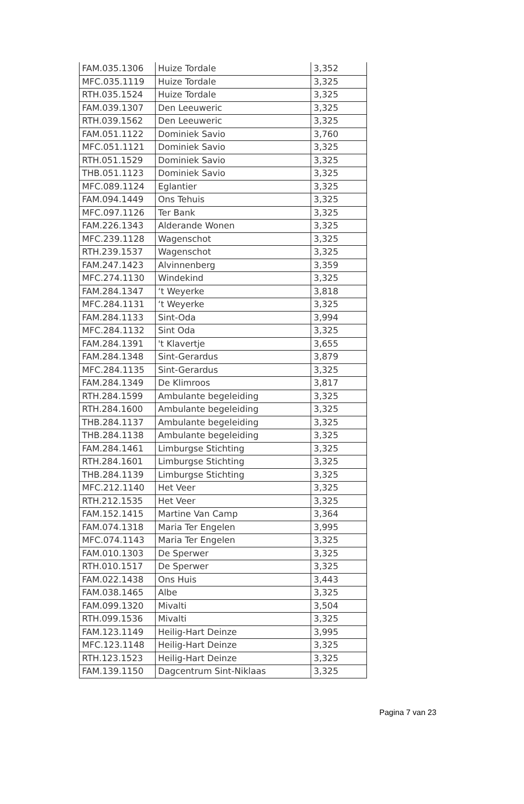| FAM.035.1306 | Huize Tordale | 3,352 |
| MFC.035.1119 | Huize Tordale | 3,325 |
| RTH.035.1524 | Huize Tordale | 3,325 |
| FAM.039.1307 | Den Leeuweric | 3,325 |
| RTH.039.1562 | Den Leeuweric | 3,325 |
| FAM.051.1122 | Dominiek Savio | 3,760 |
| MFC.051.1121 | Dominiek Savio | 3,325 |
| RTH.051.1529 | Dominiek Savio | 3,325 |
| THB.051.1123 | Dominiek Savio | 3,325 |
| MFC.089.1124 | Eglantier | 3,325 |
| FAM.094.1449 | Ons Tehuis | 3,325 |
| MFC.097.1126 | Ter Bank | 3,325 |
| FAM.226.1343 | Alderande Wonen | 3,325 |
| MFC.239.1128 | Wagenschot | 3,325 |
| RTH.239.1537 | Wagenschot | 3,325 |
| FAM.247.1423 | Alvinnenberg | 3,359 |
| MFC.274.1130 | Windekind | 3,325 |
| FAM.284.1347 | ‘t Weyerke | 3,818 |
| MFC.284.1131 | ‘t Weyerke | 3,325 |
| FAM.284.1133 | Sint-Oda | 3,994 |
| MFC.284.1132 | Sint Oda | 3,325 |
| FAM.284.1391 | 't Klavertje | 3,655 |
| FAM.284.1348 | Sint-Gerardus | 3,879 |
| MFC.284.1135 | Sint-Gerardus | 3,325 |
| FAM.284.1349 | De Klimroos | 3,817 |
| RTH.284.1599 | Ambulante begeleiding | 3,325 |
| RTH.284.1600 | Ambulante begeleiding | 3,325 |
| THB.284.1137 | Ambulante begeleiding | 3,325 |
| THB.284.1138 | Ambulante begeleiding | 3,325 |
| FAM.284.1461 | Limburgse Stichting | 3,325 |
| RTH.284.1601 | Limburgse Stichting | 3,325 |
| THB.284.1139 | Limburgse Stichting | 3,325 |
| MFC.212.1140 | Het Veer | 3,325 |
| RTH.212.1535 | Het Veer | 3,325 |
| FAM.152.1415 | Martine Van Camp | 3,364 |
| FAM.074.1318 | Maria Ter Engelen | 3,995 |
| MFC.074.1143 | Maria Ter Engelen | 3,325 |
| FAM.010.1303 | De Sperwer | 3,325 |
| RTH.010.1517 | De Sperwer | 3,325 |
| FAM.022.1438 | Ons Huis | 3,443 |
| FAM.038.1465 | Albe | 3,325 |
| FAM.099.1320 | Mivalti | 3,504 |
| RTH.099.1536 | Mivalti | 3,325 |
| FAM.123.1149 | Heilig-Hart Deinze | 3,995 |
| MFC.123.1148 | Heilig-Hart Deinze | 3,325 |
| RTH.123.1523 | Heilig-Hart Deinze | 3,325 |
| FAM.139.1150 | Dagcentrum Sint-Niklaas | 3,325 |
Pagina 7 van 23